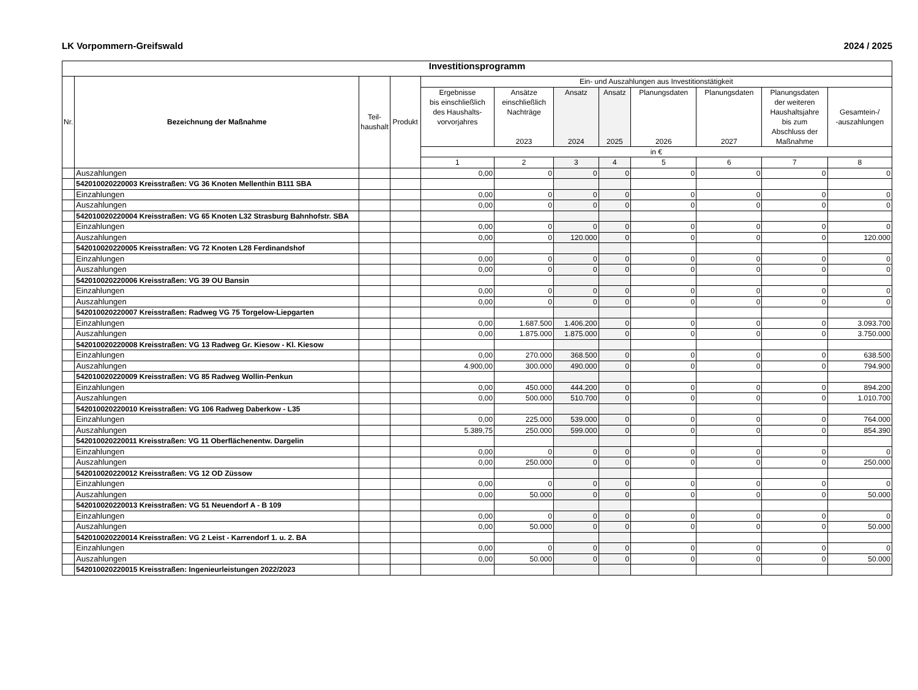LK Vorpommern-Greifswald 2024 / 2025
| Investitionsprogramm | | | | | | | | | | | |
| --- | --- | --- | --- | --- | --- | --- | --- | --- | --- | --- | --- |
| Nr. | Bezeichnung der Maßnahme | Teil- haushalt | Produkt | Ein- und Auszahlungen aus Investitionstätigkeit | | | | | | | |
| | | | | Ergebnisse bis einschließlich des Haushalts- vorvorjahres | Ansätze einschließlich Nachträge 2023 | Ansatz 2024 | Ansatz 2025 | Planungsdaten 2026 | Planungsdaten 2027 | Planungsdaten der weiteren Haushaltsjahre bis zum Abschluss der Maßnahme | Gesamtein-/ -auszahlungen |
| | | | | in € | | | | | | | |
| | | | | 1 | 2 | 3 | 4 | 5 | 6 | 7 | 8 |
| | Auszahlungen | | | 0,00 | 0 | 0 | 0 | 0 | 0 | 0 | 0 |
| | 542010020220003 Kreisstraßen: VG 36 Knoten Mellenthin B111 SBA | | | | | | | | | | |
| | Einzahlungen | | | 0,00 | 0 | 0 | 0 | 0 | 0 | 0 | 0 |
| | Auszahlungen | | | 0,00 | 0 | 0 | 0 | 0 | 0 | 0 | 0 |
| | 542010020220004 Kreisstraßen: VG 65 Knoten L32 Strasburg Bahnhofstr. SBA | | | | | | | | | | |
| | Einzahlungen | | | 0,00 | 0 | 0 | 0 | 0 | 0 | 0 | 0 |
| | Auszahlungen | | | 0,00 | 0 | 120.000 | 0 | 0 | 0 | 0 | 120.000 |
| | 542010020220005 Kreisstraßen: VG 72 Knoten L28 Ferdinandshof | | | | | | | | | | |
| | Einzahlungen | | | 0,00 | 0 | 0 | 0 | 0 | 0 | 0 | 0 |
| | Auszahlungen | | | 0,00 | 0 | 0 | 0 | 0 | 0 | 0 | 0 |
| | 542010020220006 Kreisstraßen: VG 39 OU Bansin | | | | | | | | | | |
| | Einzahlungen | | | 0,00 | 0 | 0 | 0 | 0 | 0 | 0 | 0 |
| | Auszahlungen | | | 0,00 | 0 | 0 | 0 | 0 | 0 | 0 | 0 |
| | 542010020220007 Kreisstraßen: Radweg VG 75 Torgelow-Liepgarten | | | | | | | | | | |
| | Einzahlungen | | | 0,00 | 1.687.500 | 1.406.200 | 0 | 0 | 0 | 0 | 3.093.700 |
| | Auszahlungen | | | 0,00 | 1.875.000 | 1.875.000 | 0 | 0 | 0 | 0 | 3.750.000 |
| | 542010020220008 Kreisstraßen: VG 13 Radweg Gr. Kiesow - Kl. Kiesow | | | | | | | | | | |
| | Einzahlungen | | | 0,00 | 270.000 | 368.500 | 0 | 0 | 0 | 0 | 638.500 |
| | Auszahlungen | | | 4.900,00 | 300.000 | 490.000 | 0 | 0 | 0 | 0 | 794.900 |
| | 542010020220009 Kreisstraßen: VG 85 Radweg Wollin-Penkun | | | | | | | | | | |
| | Einzahlungen | | | 0,00 | 450.000 | 444.200 | 0 | 0 | 0 | 0 | 894.200 |
| | Auszahlungen | | | 0,00 | 500.000 | 510.700 | 0 | 0 | 0 | 0 | 1.010.700 |
| | 542010020220010 Kreisstraßen: VG 106 Radweg Daberkow - L35 | | | | | | | | | | |
| | Einzahlungen | | | 0,00 | 225.000 | 539.000 | 0 | 0 | 0 | 0 | 764.000 |
| | Auszahlungen | | | 5.389,75 | 250.000 | 599.000 | 0 | 0 | 0 | 0 | 854.390 |
| | 542010020220011 Kreisstraßen: VG 11 Oberflächenentw. Dargelin | | | | | | | | | | |
| | Einzahlungen | | | 0,00 | 0 | 0 | 0 | 0 | 0 | 0 | 0 |
| | Auszahlungen | | | 0,00 | 250.000 | 0 | 0 | 0 | 0 | 0 | 250.000 |
| | 542010020220012 Kreisstraßen: VG 12 OD Züssow | | | | | | | | | | |
| | Einzahlungen | | | 0,00 | 0 | 0 | 0 | 0 | 0 | 0 | 0 |
| | Auszahlungen | | | 0,00 | 50.000 | 0 | 0 | 0 | 0 | 0 | 50.000 |
| | 542010020220013 Kreisstraßen: VG 51 Neuendorf A - B 109 | | | | | | | | | | |
| | Einzahlungen | | | 0,00 | 0 | 0 | 0 | 0 | 0 | 0 | 0 |
| | Auszahlungen | | | 0,00 | 50.000 | 0 | 0 | 0 | 0 | 0 | 50.000 |
| | 542010020220014 Kreisstraßen: VG 2 Leist - Karrendorf 1. u. 2. BA | | | | | | | | | | |
| | Einzahlungen | | | 0,00 | 0 | 0 | 0 | 0 | 0 | 0 | 0 |
| | Auszahlungen | | | 0,00 | 50.000 | 0 | 0 | 0 | 0 | 0 | 50.000 |
| | 542010020220015 Kreisstraßen: Ingenieurleistungen 2022/2023 | | | | | | | | | | |